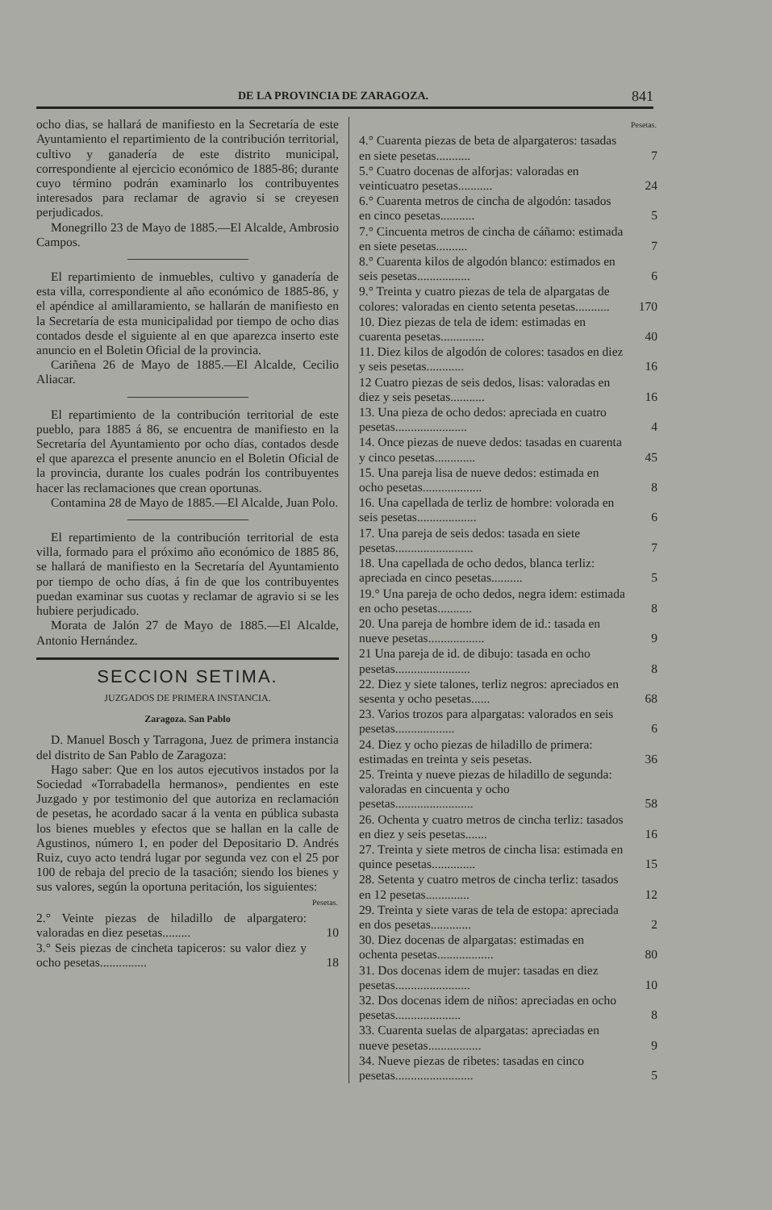DE LA PROVINCIA DE ZARAGOZA. 841
ocho dias, se hallará de manifiesto en la Secretaría de este Ayuntamiento el repartimiento de la contribución territorial, cultivo y ganadería de este distrito municipal, correspondiente al ejercicio económico de 1885-86; durante cuyo término podrán examinarlo los contribuyentes interesados para reclamar de agravio si se creyesen perjudicados.
Monegrillo 23 de Mayo de 1885.—El Alcalde, Ambrosio Campos.
El repartimiento de inmuebles, cultivo y ganadería de esta villa, correspondiente al año económico de 1885-86, y el apéndice al amillaramiento, se hallarán de manifiesto en la Secretaría de esta municipalidad por tiempo de ocho dias contados desde el siguiente al en que aparezca inserto este anuncio en el Boletin Oficial de la provincia.
Cariñena 26 de Mayo de 1885.—El Alcalde, Cecilio Aliacar.
El repartimiento de la contribución territorial de este pueblo, para 1885 á 86, se encuentra de manifiesto en la Secretaría del Ayuntamiento por ocho días, contados desde el que aparezca el presente anuncio en el Boletin Oficial de la provincia, durante los cuales podrán los contribuyentes hacer las reclamaciones que crean oportunas.
Contamina 28 de Mayo de 1885.—El Alcalde, Juan Polo.
El repartimiento de la contribución territorial de esta villa, formado para el próximo año económico de 1885 86, se hallará de manifiesto en la Secretaría del Ayuntamiento por tiempo de ocho días, á fin de que los contribuyentes puedan examinar sus cuotas y reclamar de agravio si se les hubiere perjudicado.
Morata de Jalón 27 de Mayo de 1885.—El Alcalde, Antonio Hernández.
SECCION SETIMA.
JUZGADOS DE PRIMERA INSTANCIA.
Zaragoza. San Pablo
D. Manuel Bosch y Tarragona, Juez de primera instancia del distrito de San Pablo de Zaragoza:
Hago saber: Que en los autos ejecutivos instados por la Sociedad «Torrabadella hermanos», pendientes en este Juzgado y por testimonio del que autoriza en reclamación de pesetas, he acordado sacar á la venta en pública subasta los bienes muebles y efectos que se hallan en la calle de Agustinos, número 1, en poder del Depositario D. Andrés Ruiz, cuyo acto tendrá lugar por segunda vez con el 25 por 100 de rebaja del precio de la tasación; siendo los bienes y sus valores, según la oportuna peritación, los siguientes:
| Pesetas. | |
| --- | --- |
| 2.° Veinte piezas de hiladillo de alpargatero: valoradas en diez pesetas......... | 10 |
| 3.° Seis piezas de cincheta tapiceros: su valor diez y ocho pesetas............... | 18 |
| Pesetas. | |
| --- | --- |
| 4.° Cuarenta piezas de beta de alpargateros: tasadas en siete pesetas........... | 7 |
| 5.° Cuatro docenas de alforjas: valoradas en veinticuatro pesetas........... | 24 |
| 6.° Cuarenta metros de cincha de algodón: tasados en cinco pesetas........... | 5 |
| 7.° Cincuenta metros de cincha de cáñamo: estimada en siete pesetas.......... | 7 |
| 8.° Cuarenta kilos de algodón blanco: estimados en seis pesetas................. | 6 |
| 9.° Treinta y cuatro piezas de tela de alpargatas de colores: valoradas en ciento setenta pesetas........... | 170 |
| 10. Diez piezas de tela de idem: estimadas en cuarenta pesetas.............. | 40 |
| 11. Diez kilos de algodón de colores: tasados en diez y seis pesetas............ | 16 |
| 12 Cuatro piezas de seis dedos, lisas: valoradas en diez y seis pesetas........... | 16 |
| 13. Una pieza de ocho dedos: apreciada en cuatro pesetas....................... | 4 |
| 14. Once piezas de nueve dedos: tasadas en cuarenta y cinco pesetas............. | 45 |
| 15. Una pareja lisa de nueve dedos: estimada en ocho pesetas................... | 8 |
| 16. Una capellada de terliz de hombre: volorada en seis pesetas................... | 6 |
| 17. Una pareja de seis dedos: tasada en siete pesetas......................... | 7 |
| 18. Una capellada de ocho dedos, blanca terliz: apreciada en cinco pesetas.......... | 5 |
| 19.° Una pareja de ocho dedos, negra idem: estimada en ocho pesetas........... | 8 |
| 20. Una pareja de hombre idem de id.: tasada en nueve pesetas.................. | 9 |
| 21 Una pareja de id. de dibujo: tasada en ocho pesetas........................ | 8 |
| 22. Diez y siete talones, terliz negros: apreciados en sesenta y ocho pesetas...... | 68 |
| 23. Varios trozos para alpargatas: valorados en seis pesetas................... | 6 |
| 24. Diez y ocho piezas de hiladillo de primera: estimadas en treinta y seis pesetas. | 36 |
| 25. Treinta y nueve piezas de hiladillo de segunda: valoradas en cincuenta y ocho pesetas......................... | 58 |
| 26. Ochenta y cuatro metros de cincha terliz: tasados en diez y seis pesetas....... | 16 |
| 27. Treinta y siete metros de cincha lisa: estimada en quince pesetas.............. | 15 |
| 28. Setenta y cuatro metros de cincha terliz: tasados en 12 pesetas.............. | 12 |
| 29. Treinta y siete varas de tela de estopa: apreciada en dos pesetas............. | 2 |
| 30. Diez docenas de alpargatas: estimadas en ochenta pesetas.................. | 80 |
| 31. Dos docenas idem de mujer: tasadas en diez pesetas........................ | 10 |
| 32. Dos docenas idem de niños: apreciadas en ocho pesetas..................... | 8 |
| 33. Cuarenta suelas de alpargatas: apreciadas en nueve pesetas................. | 9 |
| 34. Nueve piezas de ribetes: tasadas en cinco pesetas......................... | 5 |